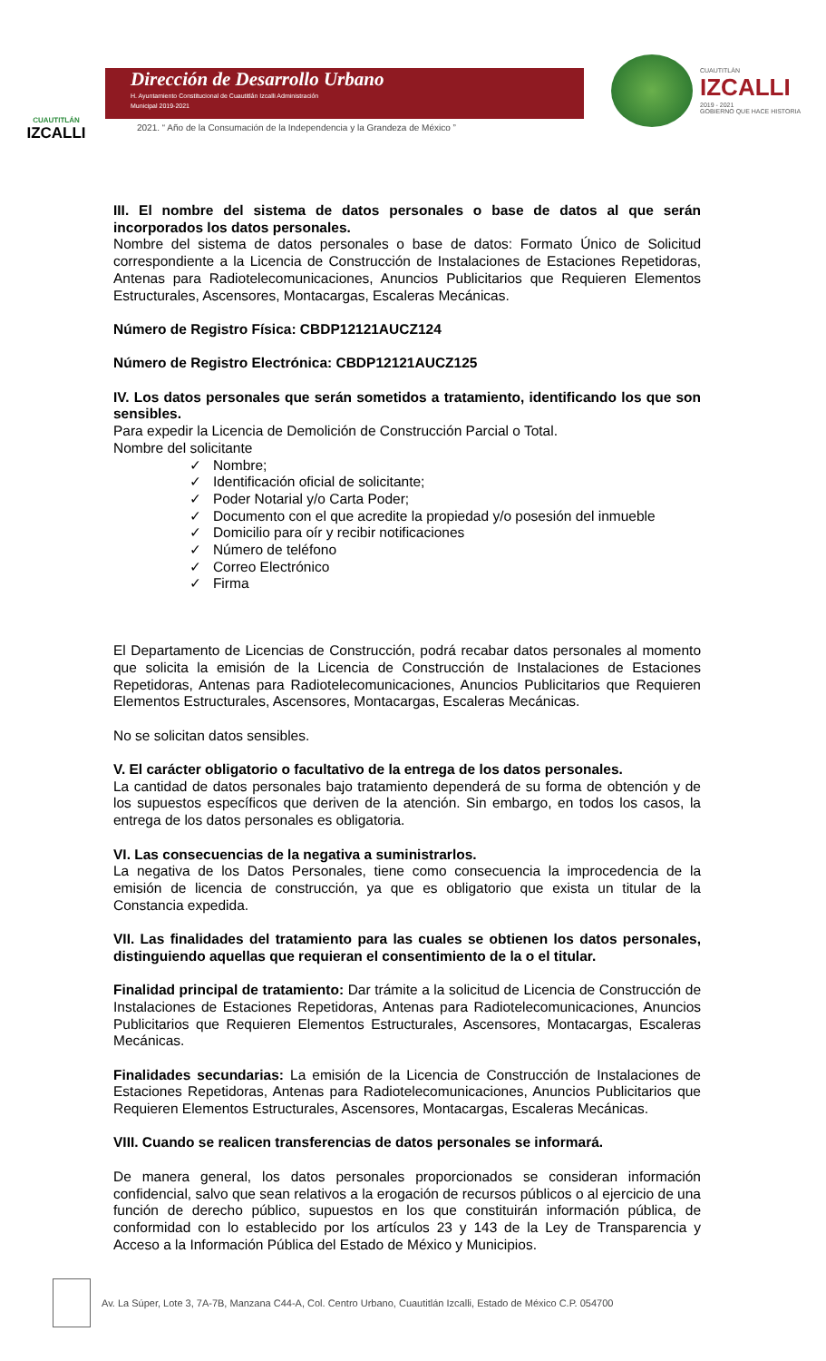CUAUTITLÁN
IZCALLI
Dirección de Desarrollo Urbano
H. Ayuntamiento Constitucional de Cuautitlán Izcalli Administración
Municipal 2019-2021
2021. “ Año de la Consumación de la Independencia y la Grandeza de México ”
CUAUTITLÁN
IZCALLI
2019 - 2021
GOBIERNO QUE HACE HISTORIA
III. El nombre del sistema de datos personales o base de datos al que serán incorporados los datos personales.
Nombre del sistema de datos personales o base de datos: Formato Único de Solicitud correspondiente a la Licencia de Construcción de Instalaciones de Estaciones Repetidoras, Antenas para Radiotelecomunicaciones, Anuncios Publicitarios que Requieren Elementos Estructurales, Ascensores, Montacargas, Escaleras Mecánicas.
Número de Registro Física: CBDP12121AUCZ124
Número de Registro Electrónica: CBDP12121AUCZ125
IV. Los datos personales que serán sometidos a tratamiento, identificando los que son sensibles.
Para expedir la Licencia de Demolición de Construcción Parcial o Total.
Nombre del solicitante
✓ Nombre;
✓ Identificación oficial de solicitante;
✓ Poder Notarial y/o Carta Poder;
✓ Documento con el que acredite la propiedad y/o posesión del inmueble
✓ Domicilio para oír y recibir notificaciones
✓ Número de teléfono
✓ Correo Electrónico
✓ Firma
El Departamento de Licencias de Construcción, podrá recabar datos personales al momento que solicita la emisión de la Licencia de Construcción de Instalaciones de Estaciones Repetidoras, Antenas para Radiotelecomunicaciones, Anuncios Publicitarios que Requieren Elementos Estructurales, Ascensores, Montacargas, Escaleras Mecánicas.
No se solicitan datos sensibles.
V. El carácter obligatorio o facultativo de la entrega de los datos personales.
La cantidad de datos personales bajo tratamiento dependerá de su forma de obtención y de los supuestos específicos que deriven de la atención. Sin embargo, en todos los casos, la entrega de los datos personales es obligatoria.
VI. Las consecuencias de la negativa a suministrarlos.
La negativa de los Datos Personales, tiene como consecuencia la improcedencia de la emisión de licencia de construcción, ya que es obligatorio que exista un titular de la Constancia expedida.
VII. Las finalidades del tratamiento para las cuales se obtienen los datos personales, distinguiendo aquellas que requieran el consentimiento de la o el titular.
Finalidad principal de tratamiento: Dar trámite a la solicitud de Licencia de Construcción de Instalaciones de Estaciones Repetidoras, Antenas para Radiotelecomunicaciones, Anuncios Publicitarios que Requieren Elementos Estructurales, Ascensores, Montacargas, Escaleras Mecánicas.
Finalidades secundarias: La emisión de la Licencia de Construcción de Instalaciones de Estaciones Repetidoras, Antenas para Radiotelecomunicaciones, Anuncios Publicitarios que Requieren Elementos Estructurales, Ascensores, Montacargas, Escaleras Mecánicas.
VIII. Cuando se realicen transferencias de datos personales se informará.
De manera general, los datos personales proporcionados se consideran información confidencial, salvo que sean relativos a la erogación de recursos públicos o al ejercicio de una función de derecho público, supuestos en los que constituirán información pública, de conformidad con lo establecido por los artículos 23 y 143 de la Ley de Transparencia y Acceso a la Información Pública del Estado de México y Municipios.
Av. La Súper, Lote 3, 7A-7B, Manzana C44-A, Col. Centro Urbano, Cuautitlán Izcalli, Estado de México C.P. 054700